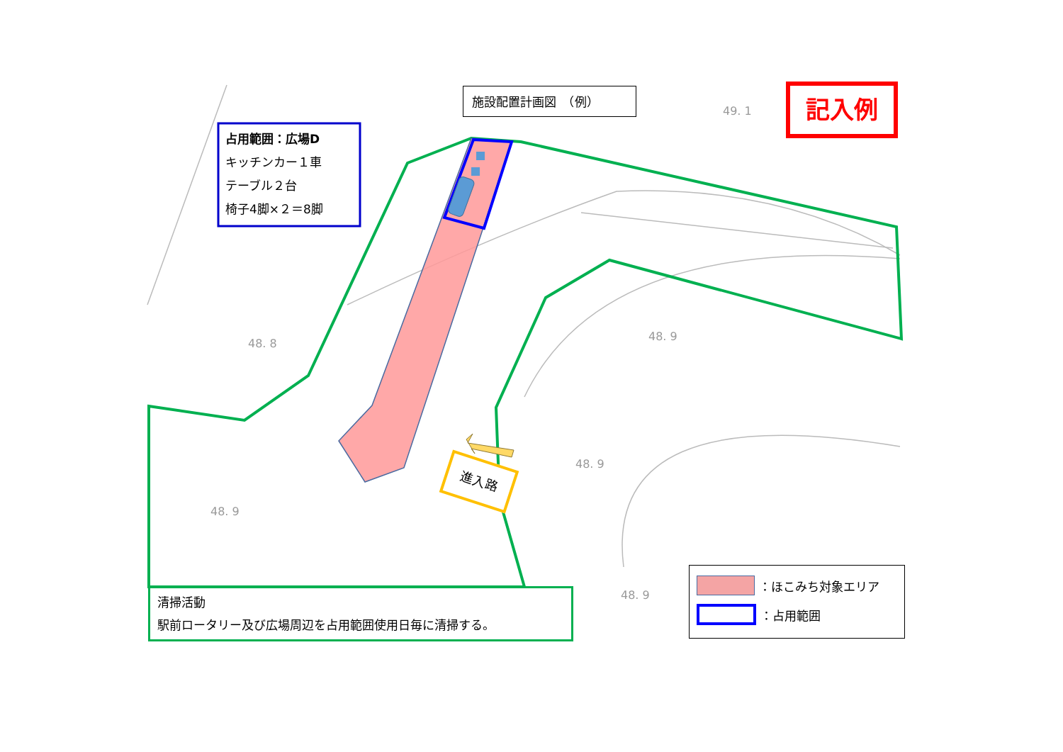施設配置計画図　（例） 記入例
占用範囲：広場D
キッチンカー１車
テーブル２台
椅子4脚×２＝8脚
進入路
48. 8
48. 9
48. 9
48. 9
48. 9
49. 1
清掃活動
駅前ロータリー及び広場周辺を占用範囲使用日毎に清掃する。
：ほこみち対象エリア
：占用範囲